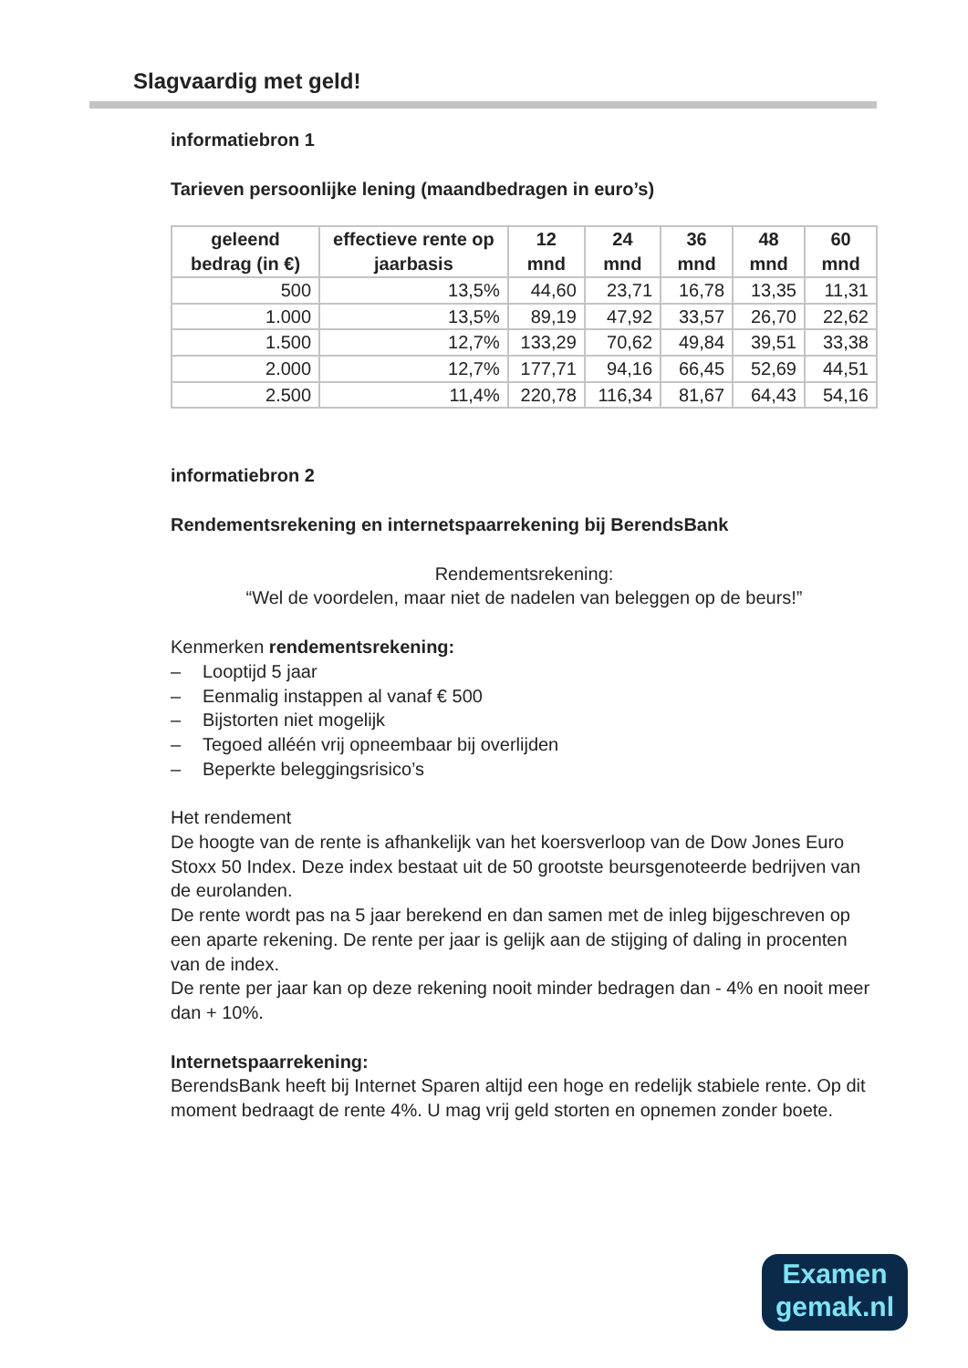Slagvaardig met geld!
informatiebron 1
Tarieven persoonlijke lening (maandbedragen in euro’s)
| geleend bedrag (in €) | effectieve rente op jaarbasis | 12 mnd | 24 mnd | 36 mnd | 48 mnd | 60 mnd |
| --- | --- | --- | --- | --- | --- | --- |
| 500 | 13,5% | 44,60 | 23,71 | 16,78 | 13,35 | 11,31 |
| 1.000 | 13,5% | 89,19 | 47,92 | 33,57 | 26,70 | 22,62 |
| 1.500 | 12,7% | 133,29 | 70,62 | 49,84 | 39,51 | 33,38 |
| 2.000 | 12,7% | 177,71 | 94,16 | 66,45 | 52,69 | 44,51 |
| 2.500 | 11,4% | 220,78 | 116,34 | 81,67 | 64,43 | 54,16 |
informatiebron 2
Rendementsrekening en internetspaarrekening bij BerendsBank
Rendementsrekening:
“Wel de voordelen, maar niet de nadelen van beleggen op de beurs!”
Kenmerken rendementsrekening:
– Looptijd 5 jaar
– Eenmalig instappen al vanaf € 500
– Bijstorten niet mogelijk
– Tegoed alléén vrij opneembaar bij overlijden
– Beperkte beleggingsrisico’s
Het rendement
De hoogte van de rente is afhankelijk van het koersverloop van de Dow Jones Euro Stoxx 50 Index. Deze index bestaat uit de 50 grootste beursgenoteerde bedrijven van de eurolanden.
De rente wordt pas na 5 jaar berekend en dan samen met de inleg bijgeschreven op een aparte rekening. De rente per jaar is gelijk aan de stijging of daling in procenten van de index.
De rente per jaar kan op deze rekening nooit minder bedragen dan - 4% en nooit meer dan + 10%.
Internetspaarrekening:
BerendsBank heeft bij Internet Sparen altijd een hoge en redelijk stabiele rente. Op dit moment bedraagt de rente 4%. U mag vrij geld storten en opnemen zonder boete.
Examen
gemak.nl